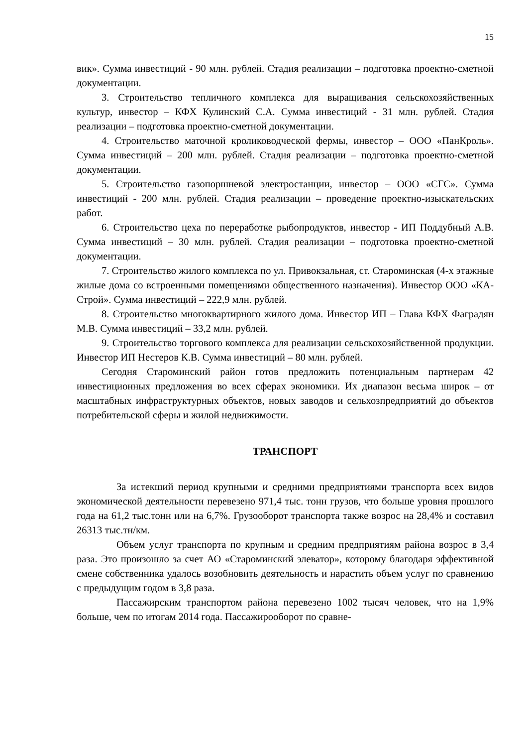15
вик». Сумма инвестиций - 90 млн. рублей. Стадия реализации – подготовка проектно-сметной документации.
3. Строительство тепличного комплекса для выращивания сельскохозяйственных культур, инвестор – КФХ Кулинский С.А. Сумма инвестиций - 31 млн. рублей. Стадия реализации – подготовка проектно-сметной документации.
4. Строительство маточной кролиководческой фермы, инвестор – ООО «ПанКроль». Сумма инвестиций – 200 млн. рублей. Стадия реализации – подготовка проектно-сметной документации.
5. Строительство газопоршневой электростанции, инвестор – ООО «СГС». Сумма инвестиций - 200 млн. рублей. Стадия реализации – проведение проектно-изыскательских работ.
6. Строительство цеха по переработке рыбопродуктов, инвестор - ИП Поддубный А.В. Сумма инвестиций – 30 млн. рублей. Стадия реализации – подготовка проектно-сметной документации.
7. Строительство жилого комплекса по ул. Привокзальная, ст. Староминская (4-х этажные жилые дома со встроенными помещениями общественного назначения). Инвестор ООО «КА-Строй». Сумма инвестиций – 222,9 млн. рублей.
8. Строительство многоквартирного жилого дома. Инвестор ИП – Глава КФХ Фаградян М.В. Сумма инвестиций – 33,2 млн. рублей.
9. Строительство торгового комплекса для реализации сельскохозяйственной продукции. Инвестор ИП Нестеров К.В. Сумма инвестиций – 80 млн. рублей.
Сегодня Староминский район готов предложить потенциальным партнерам 42 инвестиционных предложения во всех сферах экономики. Их диапазон весьма широк – от масштабных инфраструктурных объектов, новых заводов и сельхозпредприятий до объектов потребительской сферы и жилой недвижимости.
ТРАНСПОРТ
За истекший период крупными и средними предприятиями транспорта всех видов экономической деятельности перевезено 971,4 тыс. тонн грузов, что больше уровня прошлого года на 61,2 тыс.тонн или на 6,7%. Грузооборот транспорта также возрос на 28,4% и составил 26313 тыс.тн/км.
Объем услуг транспорта по крупным и средним предприятиям района возрос в 3,4 раза. Это произошло за счет АО «Староминский элеватор», которому благодаря эффективной смене собственника удалось возобновить деятельность и нарастить объем услуг по сравнению с предыдущим годом в 3,8 раза.
Пассажирским транспортом района перевезено 1002 тысяч человек, что на 1,9% больше, чем по итогам 2014 года. Пассажирооборот по сравне-